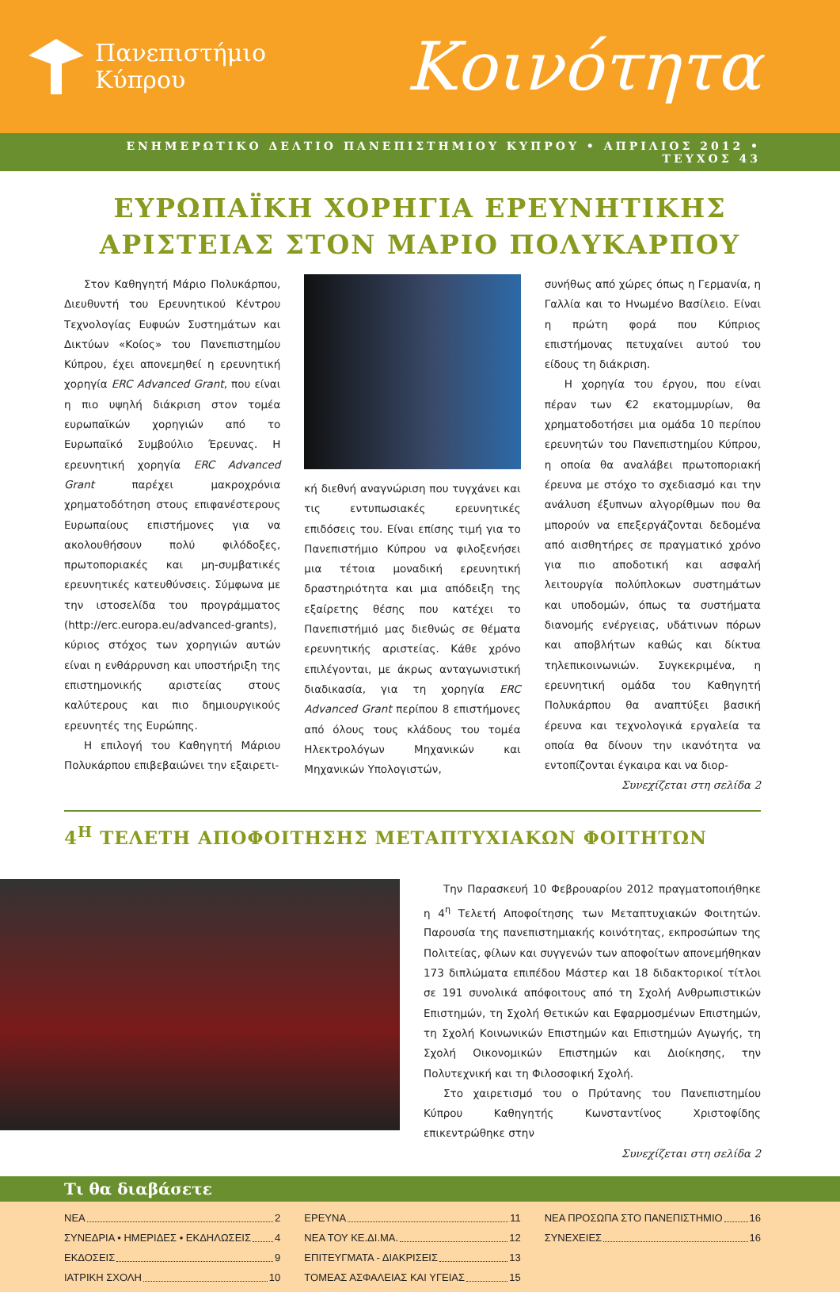Πανεπιστήμιο
Κύπρου
Κοινότητα
ΕΝΗΜΕΡΩΤΙΚΟ ΔΕΛΤΙΟ ΠΑΝΕΠΙΣΤΗΜΙΟΥ ΚΥΠΡΟΥ • ΑΠΡΙΛΙΟΣ 2012 • ΤΕΥΧΟΣ 43
ΕΥΡΩΠΑΪΚΗ ΧΟΡΗΓΙΑ ΕΡΕΥΝΗΤΙΚΗΣ ΑΡΙΣΤΕΙΑΣ ΣΤΟΝ ΜΑΡΙΟ ΠΟΛΥΚΑΡΠΟΥ
Στον Καθηγητή Μάριο Πολυκάρπου, Διευθυντή του Ερευνητικού Κέντρου Τεχνολογίας Ευφυών Συστημάτων και Δικτύων «Κοίος» του Πανεπιστημίου Κύπρου, έχει απονεμηθεί η ερευνητική χορηγία ERC Advanced Grant, που είναι η πιο υψηλή διάκριση στον τομέα ευρωπαϊκών χορηγιών από το Ευρωπαϊκό Συμβούλιο Έρευνας. Η ερευνητική χορηγία ERC Advanced Grant παρέχει μακροχρόνια χρηματοδότηση στους επιφανέστερους Ευρωπαίους επιστήμονες για να ακολουθήσουν πολύ φιλόδοξες, πρωτοποριακές και μη-συμβατικές ερευνητικές κατευθύνσεις. Σύμφωνα με την ιστοσελίδα του προγράμματος (http://erc.europa.eu/advanced-grants), κύριος στόχος των χορηγιών αυτών είναι η ενθάρρυνση και υποστήριξη της επιστημονικής αριστείας στους καλύτερους και πιο δημιουργικούς ερευνητές της Ευρώπης.
Η επιλογή του Καθηγητή Μάριου Πολυκάρπου επιβεβαιώνει την εξαιρετι-
κή διεθνή αναγνώριση που τυγχάνει και τις εντυπωσιακές ερευνητικές επιδόσεις του. Είναι επίσης τιμή για το Πανεπιστήμιο Κύπρου να φιλοξενήσει μια τέτοια μοναδική ερευνητική δραστηριότητα και μια απόδειξη της εξαίρετης θέσης που κατέχει το Πανεπιστήμιό μας διεθνώς σε θέματα ερευνητικής αριστείας. Κάθε χρόνο επιλέγονται, με άκρως ανταγωνιστική διαδικασία, για τη χορηγία ERC Advanced Grant περίπου 8 επιστήμονες από όλους τους κλάδους του τομέα Ηλεκτρολόγων Μηχανικών και Μηχανικών Υπολογιστών,
συνήθως από χώρες όπως η Γερμανία, η Γαλλία και το Ηνωμένο Βασίλειο. Είναι η πρώτη φορά που Κύπριος επιστήμονας πετυχαίνει αυτού του είδους τη διάκριση.
Η χορηγία του έργου, που είναι πέραν των €2 εκατομμυρίων, θα χρηματοδοτήσει μια ομάδα 10 περίπου ερευνητών του Πανεπιστημίου Κύπρου, η οποία θα αναλάβει πρωτοποριακή έρευνα με στόχο το σχεδιασμό και την ανάλυση έξυπνων αλγορίθμων που θα μπορούν να επεξεργάζονται δεδομένα από αισθητήρες σε πραγματικό χρόνο για πιο αποδοτική και ασφαλή λειτουργία πολύπλοκων συστημάτων και υποδομών, όπως τα συστήματα διανομής ενέργειας, υδάτινων πόρων και αποβλήτων καθώς και δίκτυα τηλεπικοινωνιών. Συγκεκριμένα, η ερευνητική ομάδα του Καθηγητή Πολυκάρπου θα αναπτύξει βασική έρευνα και τεχνολογικά εργαλεία τα οποία θα δίνουν την ικανότητα να εντοπίζονται έγκαιρα και να διορ-
Συνεχίζεται στη σελίδα 2
4<sup>Η</sup> ΤΕΛΕΤΗ ΑΠΟΦΟΙΤΗΣΗΣ ΜΕΤΑΠΤΥΧΙΑΚΩΝ ΦΟΙΤΗΤΩΝ
Την Παρασκευή 10 Φεβρουαρίου 2012 πραγματοποιήθηκε η 4<sup>η</sup> Τελετή Αποφοίτησης των Μεταπτυχιακών Φοιτητών. Παρουσία της πανεπιστημιακής κοινότητας, εκπροσώπων της Πολιτείας, φίλων και συγγενών των αποφοίτων απονεμήθηκαν 173 διπλώματα επιπέδου Μάστερ και 18 διδακτορικοί τίτλοι σε 191 συνολικά απόφοιτους από τη Σχολή Ανθρωπιστικών Επιστημών, τη Σχολή Θετικών και Εφαρμοσμένων Επιστημών, τη Σχολή Κοινωνικών Επιστημών και Επιστημών Αγωγής, τη Σχολή Οικονομικών Επιστημών και Διοίκησης, την Πολυτεχνική και τη Φιλοσοφική Σχολή.
Στο χαιρετισμό του ο Πρύτανης του Πανεπιστημίου Κύπρου Καθηγητής Κωνσταντίνος Χριστοφίδης επικεντρώθηκε στην
Συνεχίζεται στη σελίδα 2
Τι θα διαβάσετε
ΝΕΑ 2
ΣΥΝΕΔΡΙΑ • ΗΜΕΡΙΔΕΣ • ΕΚΔΗΛΩΣΕΙΣ 4
ΕΚΔΟΣΕΙΣ 9
ΙΑΤΡΙΚΗ ΣΧΟΛΗ 10
ΕΡΕΥΝΑ 11
ΝΕΑ ΤΟΥ ΚΕ.ΔΙ.ΜΑ. 12
ΕΠΙΤΕΥΓΜΑΤΑ - ΔΙΑΚΡΙΣΕΙΣ 13
ΤΟΜΕΑΣ ΑΣΦΑΛΕΙΑΣ ΚΑΙ ΥΓΕΙΑΣ 15
ΝΕΑ ΠΡΟΣΩΠΑ ΣΤΟ ΠΑΝΕΠΙΣΤΗΜΙΟ 16
ΣΥΝΕΧΕΙΕΣ 16